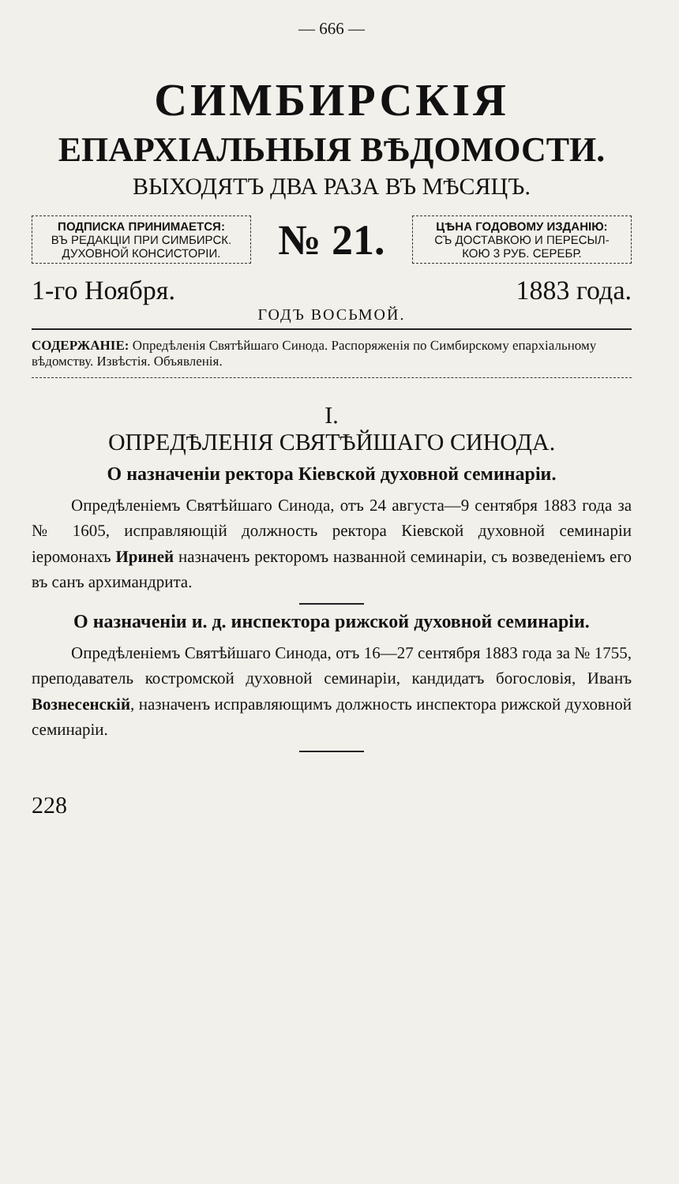— 666 —
СИМБИРСКІЯ
ЕПАРХІАЛЬНЫЯ ВѢДОМОСТИ.
ВЫХОДЯТЪ ДВА РАЗА ВЪ МѢСЯЦЪ.
ПОДПИСКА ПРИНИМАЕТСЯ:
ВЪ РЕДАКЦІИ ПРИ СИМБИРСК.
ДУХОВНОЙ КОНСИСТОРІИ.
№ 21.
ЦѢНА ГОДОВОМУ ИЗДАНІЮ:
СЪ ДОСТАВКОЮ И ПЕРЕСЫЛ-
КОЮ 3 РУБ. СЕРЕБР.
1-го Ноября. 1883 года.
ГОДЪ ВОСЬМОЙ.
СОДЕРЖАНІЕ: Опредѣленія Святѣйшаго Синода. Распоряженія по Симбирскому епархіальному вѣдомству. Извѣстія. Объявленія.
I.
ОПРЕДѢЛЕНІЯ СВЯТѢЙШАГО СИНОДА.
О назначеніи ректора Кіевской духовной семинаріи.
Опредѣленіемъ Святѣйшаго Синода, отъ 24 августа—9 сентября 1883 года за № 1605, исправляющій должность ректора Кіевской духовной семинаріи іеромонахъ Ириней назначенъ ректоромъ названной семинаріи, съ возведеніемъ его въ санъ архимандрита.
О назначеніи и. д. инспектора рижской духовной семинаріи.
Опредѣленіемъ Святѣйшаго Синода, отъ 16—27 сентября 1883 года за № 1755, преподаватель костромской духовной семинаріи, кандидатъ богословія, Иванъ Вознесенскій, назначенъ исправляющимъ должность инспектора рижской духовной семинаріи.
228